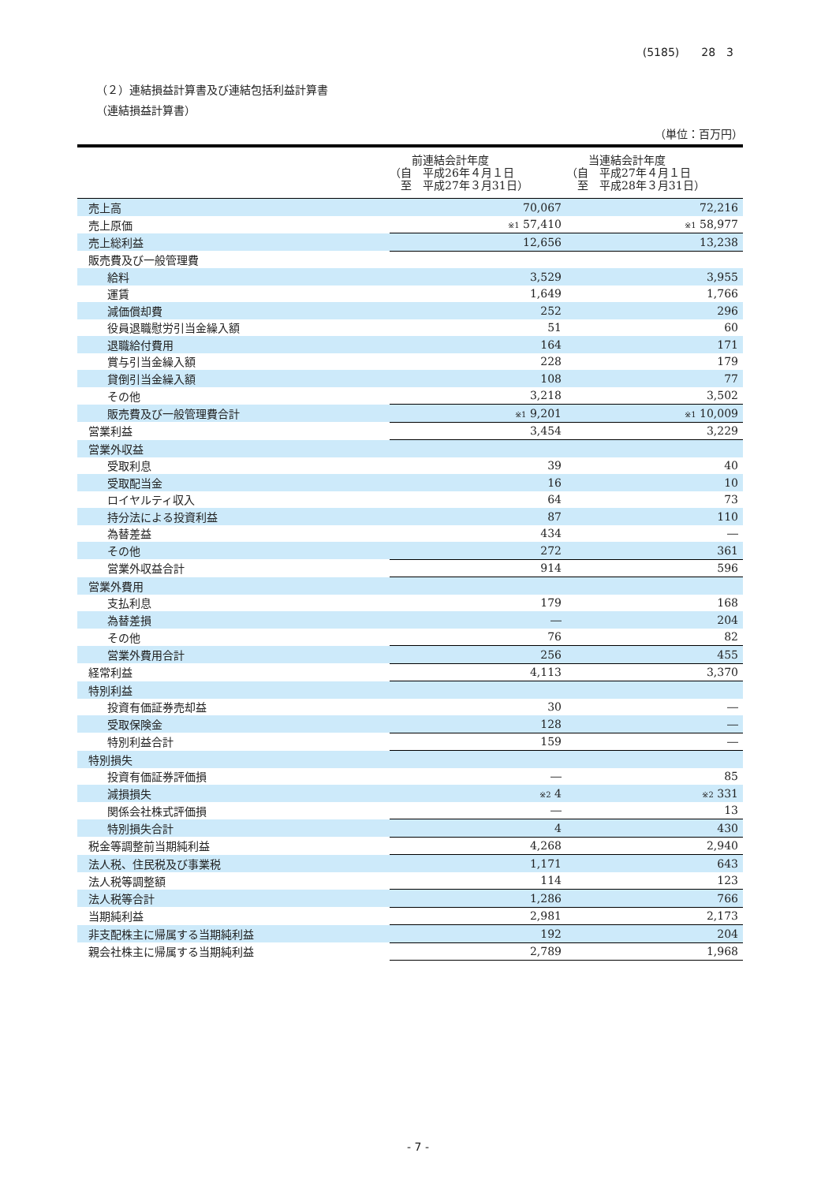(5185)　　28　3
（２）連結損益計算書及び連結包括利益計算書
（連結損益計算書）
（単位：百万円）
| | 前連結会計年度 （自 平成26年４月１日 至 平成27年３月31日） | 当連結会計年度 （自 平成27年４月１日 至 平成28年３月31日） |
| --- | --- | --- |
| 売上高 | 70,067 | 72,216 |
| 売上原価 | ※1 57,410 | ※1 58,977 |
| 売上総利益 | 12,656 | 13,238 |
| 販売費及び一般管理費 | | |
| 給料 | 3,529 | 3,955 |
| 運賃 | 1,649 | 1,766 |
| 減価償却費 | 252 | 296 |
| 役員退職慰労引当金繰入額 | 51 | 60 |
| 退職給付費用 | 164 | 171 |
| 賞与引当金繰入額 | 228 | 179 |
| 貸倒引当金繰入額 | 108 | 77 |
| その他 | 3,218 | 3,502 |
| 販売費及び一般管理費合計 | ※1 9,201 | ※1 10,009 |
| 営業利益 | 3,454 | 3,229 |
| 営業外収益 | | |
| 受取利息 | 39 | 40 |
| 受取配当金 | 16 | 10 |
| ロイヤルティ収入 | 64 | 73 |
| 持分法による投資利益 | 87 | 110 |
| 為替差益 | 434 | ― |
| その他 | 272 | 361 |
| 営業外収益合計 | 914 | 596 |
| 営業外費用 | | |
| 支払利息 | 179 | 168 |
| 為替差損 | ― | 204 |
| その他 | 76 | 82 |
| 営業外費用合計 | 256 | 455 |
| 経常利益 | 4,113 | 3,370 |
| 特別利益 | | |
| 投資有価証券売却益 | 30 | ― |
| 受取保険金 | 128 | ― |
| 特別利益合計 | 159 | ― |
| 特別損失 | | |
| 投資有価証券評価損 | ― | 85 |
| 減損損失 | ※2 4 | ※2 331 |
| 関係会社株式評価損 | ― | 13 |
| 特別損失合計 | 4 | 430 |
| 税金等調整前当期純利益 | 4,268 | 2,940 |
| 法人税、住民税及び事業税 | 1,171 | 643 |
| 法人税等調整額 | 114 | 123 |
| 法人税等合計 | 1,286 | 766 |
| 当期純利益 | 2,981 | 2,173 |
| 非支配株主に帰属する当期純利益 | 192 | 204 |
| 親会社株主に帰属する当期純利益 | 2,789 | 1,968 |
- 7 -